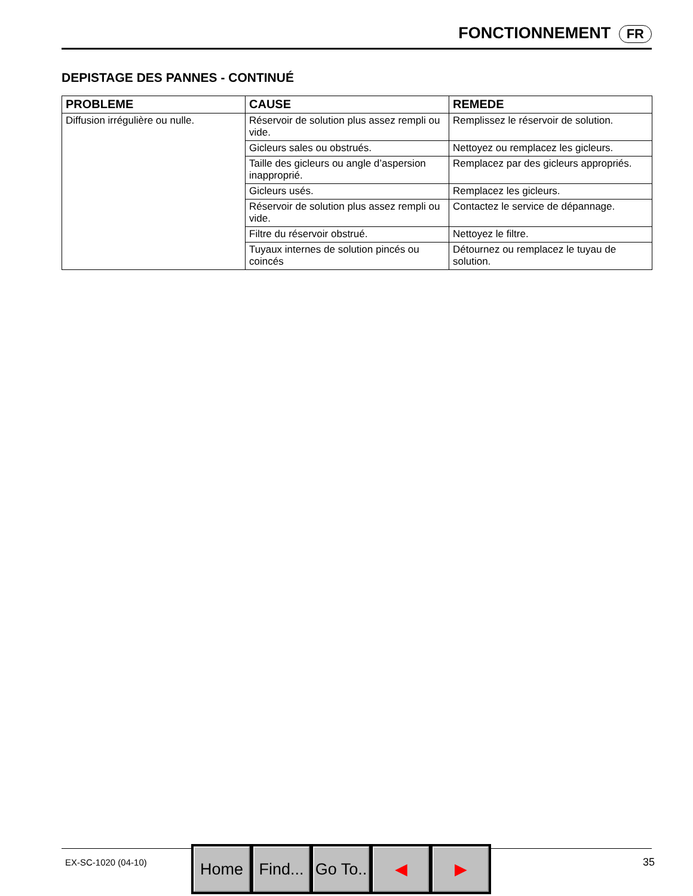FONCTIONNEMENT FR
DEPISTAGE DES PANNES - CONTINUÉ
| PROBLEME | CAUSE | REMEDE |
| --- | --- | --- |
| Diffusion irrégulière ou nulle. | Réservoir de solution plus assez rempli ou vide. | Remplissez le réservoir de solution. |
| | Gicleurs sales ou obstrués. | Nettoyez ou remplacez les gicleurs. |
| | Taille des gicleurs ou angle d’aspersion inapproprié. | Remplacez par des gicleurs appropriés. |
| | Gicleurs usés. | Remplacez les gicleurs. |
| | Réservoir de solution plus assez rempli ou vide. | Contactez le service de dépannage. |
| | Filtre du réservoir obstrué. | Nettoyez le filtre. |
| | Tuyaux internes de solution pincés ou coincés | Détournez ou remplacez le tuyau de solution. |
EX-SC-1020 (04-10) 35
Home Find...
Go To..
◀ ▶